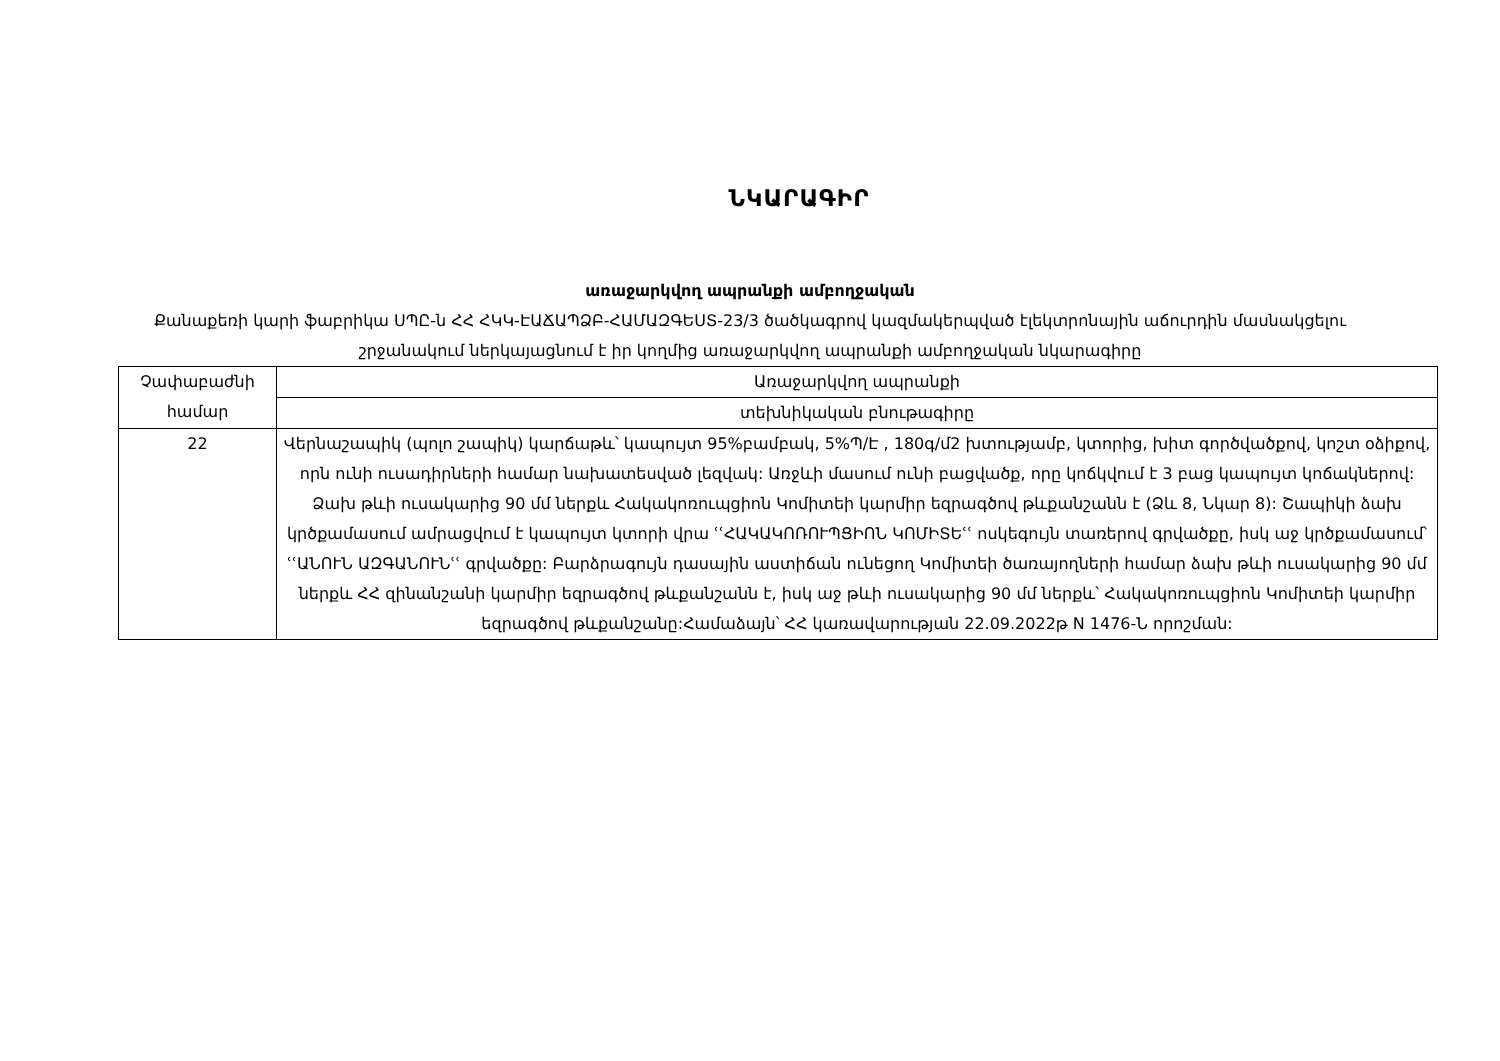ՆԿԱՐԱԳԻՐ
առաջարկվող ապրանքի ամբողջական
Քանաքեռի կարի ֆաբրիկա ՍՊԸ-ն ՀՀ ՀԿԿ-ԷԱՃԱՊՁԲ-ՀԱՄԱԶԳԵՍՏ-23/3 ծածկագրով կազմակերպված էլեկտրոնային աճուրդին մասնակցելու շրջանակում ներկայացնում է իր կողմից առաջարկվող ապրանքի ամբողջական նկարագիրը
| Չափաբաժնի համար | Առաջարկվող ապրանքի |
| | տեխնիկական բնութագիրը |
| 22 | Վերնաշապիկ (պոլո շապիկ) կարճաթև՝ կապույտ 95%բամբակ, 5%Պ/Է , 180գ/մ2 խտությամբ, կտորից, խիտ գործվածքով, կոշտ օձիքով, որն ունի ուսադիրների համար նախատեսված լեզվակ: Առջևի մասում ունի բացվածք, որը կոճկվում է 3 բաց կապույտ կոճակներով: Ձախ թևի ուսակարից 90 մմ ներքև Հակակոռուպցիոն Կոմիտեի կարմիր եզրագծով թևքանշանն է (Ձև 8, Նկար 8): Շապիկի ձախ կրծքամասում ամրացվում է կապույտ կտորի վրա ՙՙՀԱԿԱԿՈՌՈՒՊՑԻՈՆ ԿՈՄԻՏԵՙՙ ոսկեգույն տառերով գրվածքը, իսկ աջ կրծքամասում՝ ՙՙԱՆՈՒՆ ԱԶԳԱՆՈՒՆՙՙ գրվածքը: Բարձրագույն դասային աստիճան ունեցող Կոմիտեի ծառայողների համար ձախ թևի ուսակարից 90 մմ ներքև ՀՀ զինանշանի կարմիր եզրագծով թևքանշանն է, իսկ աջ թևի ուսակարից 90 մմ ներքև՝ Հակակոռուպցիոն Կոմիտեի կարմիր եզրագծով թևքանշանը:Համաձայն՝ ՀՀ կառավարության 22.09.2022թ N 1476-Ն որոշման: |